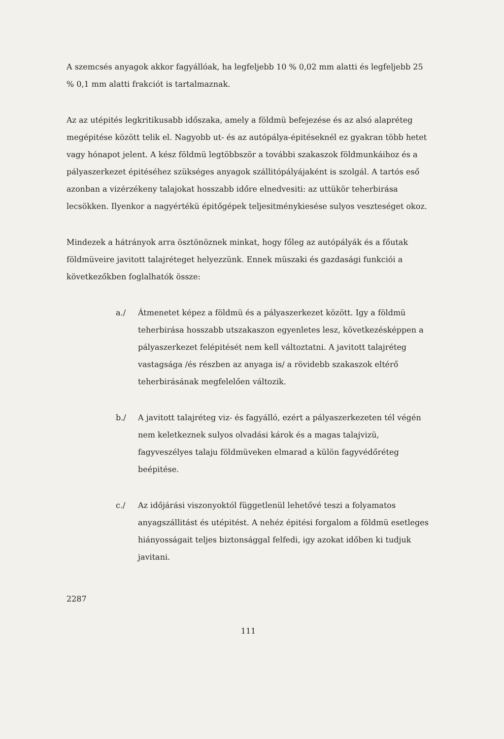A szemcsés anyagok akkor fagyállóak, ha legfeljebb 10 % 0,02 mm alatti és legfeljebb 25 % 0,1 mm alatti frakciót is tartalmaznak.
Az az utépités legkritikusabb időszaka, amely a földmü befejezése és az alsó alapréteg megépitése között telik el. Nagyobb ut- és az autópálya-épitéseknél ez gyakran több hetet vagy hónapot jelent. A kész földmü legtöbbször a további szakaszok földmunkáihoz és a pályaszerkezet épitéséhez szükséges anyagok szállitópályájaként is szolgál. A tartós eső azonban a vizérzékeny talajokat hosszabb időre elnedvesiti: az uttükör teherbirása lecsökken. Ilyenkor a nagyértékü épitőgépek teljesitménykiesése sulyos veszteséget okoz.
Mindezek a hátrányok arra ösztönöznek minkat, hogy főleg az autópályák és a főutak földmüveire javitott talajréteget helyezzünk. Ennek müszaki és gazdasági funkciói a következőkben foglalhatók össze:
a./ Átmenetet képez a földmü és a pályaszerkezet között. Igy a földmü teherbirása hosszabb utszakaszon egyenletes lesz, következésképpen a pályaszerkezet felépitését nem kell változtatni. A javitott talajréteg vastagsága /és részben az anyaga is/ a rövidebb szakaszok eltérő teherbirásának megfelelően változik.
b./ A javitott talajréteg viz- és fagyálló, ezért a pályaszerkezeten tél végén nem keletkeznek sulyos olvadási károk és a magas talajvizü, fagyveszélyes talaju földmüveken elmarad a külön fagyvédőréteg beépitése.
c./ Az időjárási viszonyoktól függetlenül lehetővé teszi a folyamatos anyagszállitást és utépitést. A nehéz épitési forgalom a földmü esetleges hiányosságait teljes biztonsággal felfedi, igy azokat időben ki tudjuk javitani.
2287
111